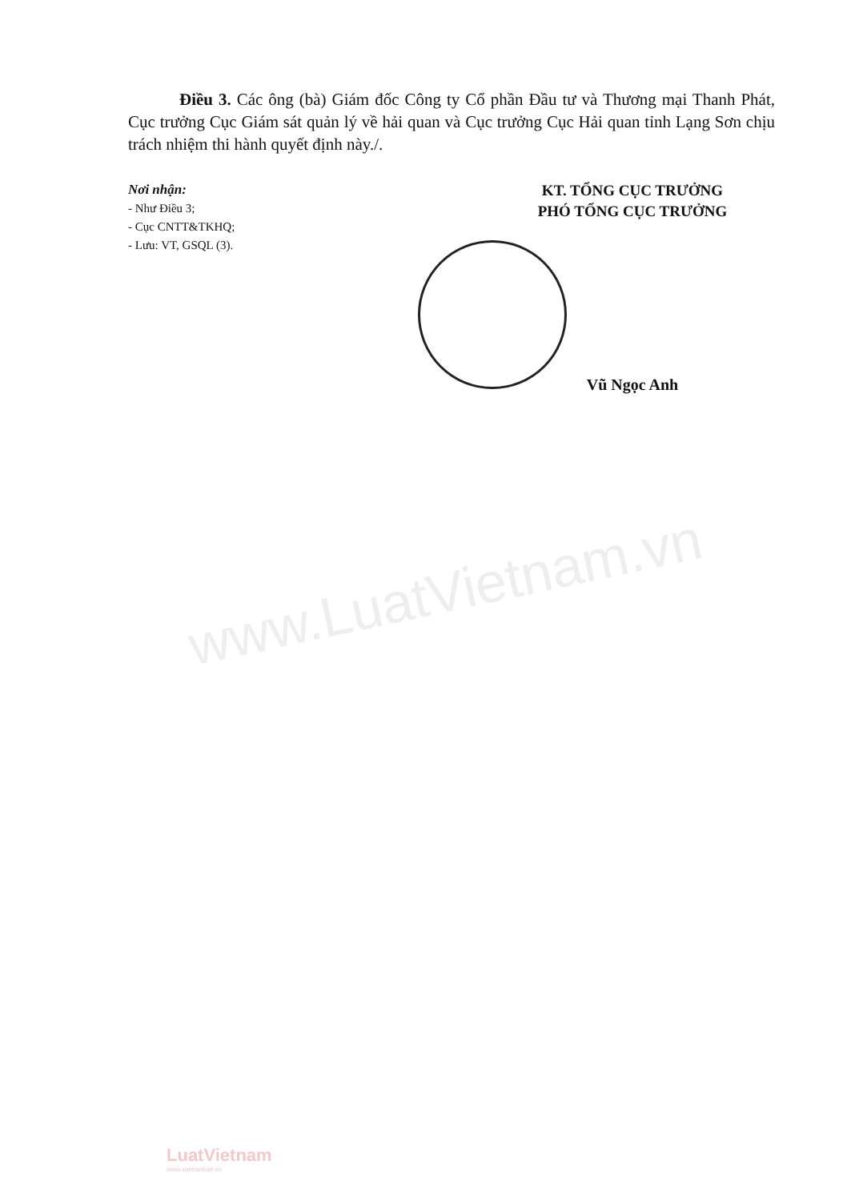www.LuatVietnam.vn
Điều 3. Các ông (bà) Giám đốc Công ty Cổ phần Đầu tư và Thương mại Thanh Phát, Cục trưởng Cục Giám sát quản lý về hải quan và Cục trưởng Cục Hải quan tỉnh Lạng Sơn chịu trách nhiệm thi hành quyết định này./.
Nơi nhận:
- Như Điều 3;
- Cục CNTT&TKHQ;
- Lưu: VT, GSQL (3).
KT. TỔNG CỤC TRƯỞNG
PHÓ TỔNG CỤC TRƯỞNG
Vũ Ngọc Anh
LuatVietnam
www.vanbanluat.vn